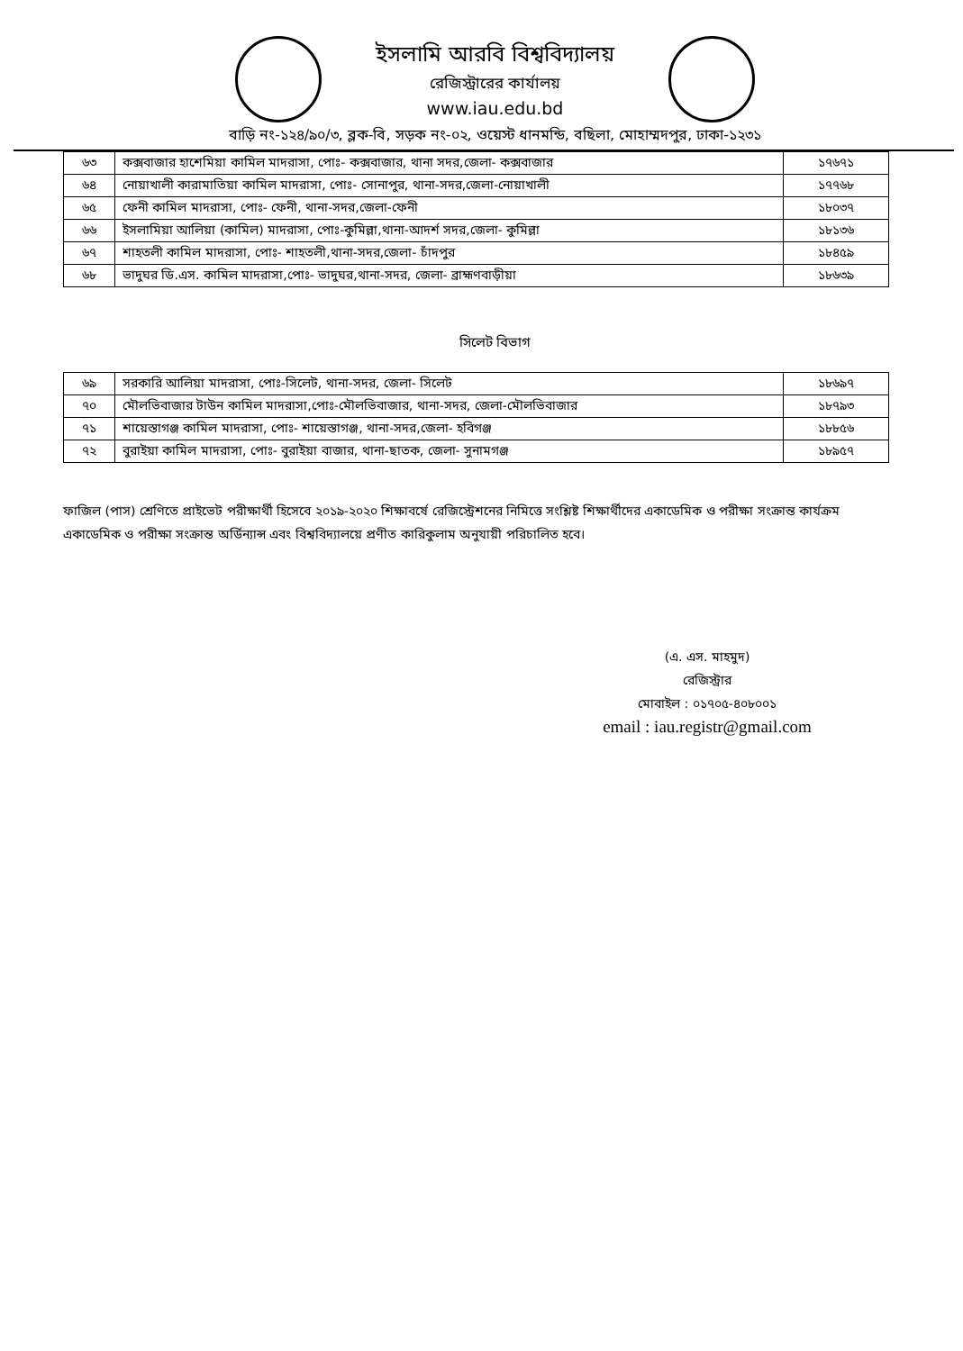ইসলামি আরবি বিশ্ববিদ্যালয়
রেজিস্ট্রারের কার্যালয়
www.iau.edu.bd
বাড়ি নং-১২৪/৯০/৩, ব্লক-বি, সড়ক নং-০২, ওয়েস্ট ধানমন্ডি, বছিলা, মোহাম্মদপুর, ঢাকা-১২৩১
| ৬৩ | কক্সবাজার হাশেমিয়া কামিল মাদরাসা, পোঃ- কক্সবাজার, থানা সদর,জেলা- কক্সবাজার | ১৭৬৭১ |
| ৬৪ | নোয়াখালী কারামাতিয়া কামিল মাদরাসা, পোঃ- সোনাপুর, থানা-সদর,জেলা-নোয়াখালী | ১৭৭৬৮ |
| ৬৫ | ফেনী কামিল মাদরাসা, পোঃ- ফেনী, থানা-সদর,জেলা-ফেনী | ১৮০৩৭ |
| ৬৬ | ইসলামিয়া আলিয়া (কামিল) মাদরাসা, পোঃ-কুমিল্লা,থানা-আদর্শ সদর,জেলা- কুমিল্লা | ১৮১৩৬ |
| ৬৭ | শাহতলী কামিল মাদরাসা, পোঃ- শাহতলী,থানা-সদর,জেলা- চাঁদপুর | ১৮৪৫৯ |
| ৬৮ | ভাদুঘর ডি.এস. কামিল মাদরাসা,পোঃ- ভাদুঘর,থানা-সদর, জেলা- ব্রাহ্মণবাড়ীয়া | ১৮৬৩৯ |
সিলেট বিভাগ
| ৬৯ | সরকারি আলিয়া মাদরাসা, পোঃ-সিলেট, থানা-সদর, জেলা- সিলেট | ১৮৬৯৭ |
| ৭০ | মৌলভিবাজার টাউন কামিল মাদরাসা,পোঃ-মৌলভিবাজার, থানা-সদর, জেলা-মৌলভিবাজার | ১৮৭৯৩ |
| ৭১ | শায়েস্তাগঞ্জ কামিল মাদরাসা, পোঃ- শায়েস্তাগঞ্জ, থানা-সদর,জেলা- হবিগঞ্জ | ১৮৮৫৬ |
| ৭২ | বুরাইয়া কামিল মাদরাসা, পোঃ- বুরাইয়া বাজার, থানা-ছাতক, জেলা- সুনামগঞ্জ | ১৮৯৫৭ |
ফাজিল (পাস) শ্রেণিতে প্রাইভেট পরীক্ষার্থী হিসেবে ২০১৯-২০২০ শিক্ষাবর্ষে রেজিস্ট্রেশনের নিমিত্তে সংশ্লিষ্ট শিক্ষার্থীদের একাডেমিক ও পরীক্ষা সংক্রান্ত কার্যক্রম একাডেমিক ও পরীক্ষা সংক্রান্ত অর্ডিন্যান্স এবং বিশ্ববিদ্যালয়ে প্রণীত কারিকুলাম অনুযায়ী পরিচালিত হবে।
(এ. এস. মাহমুদ)
রেজিস্ট্রার
মোবাইল : ০১৭০৫-৪০৮০০১
email : iau.registr@gmail.com